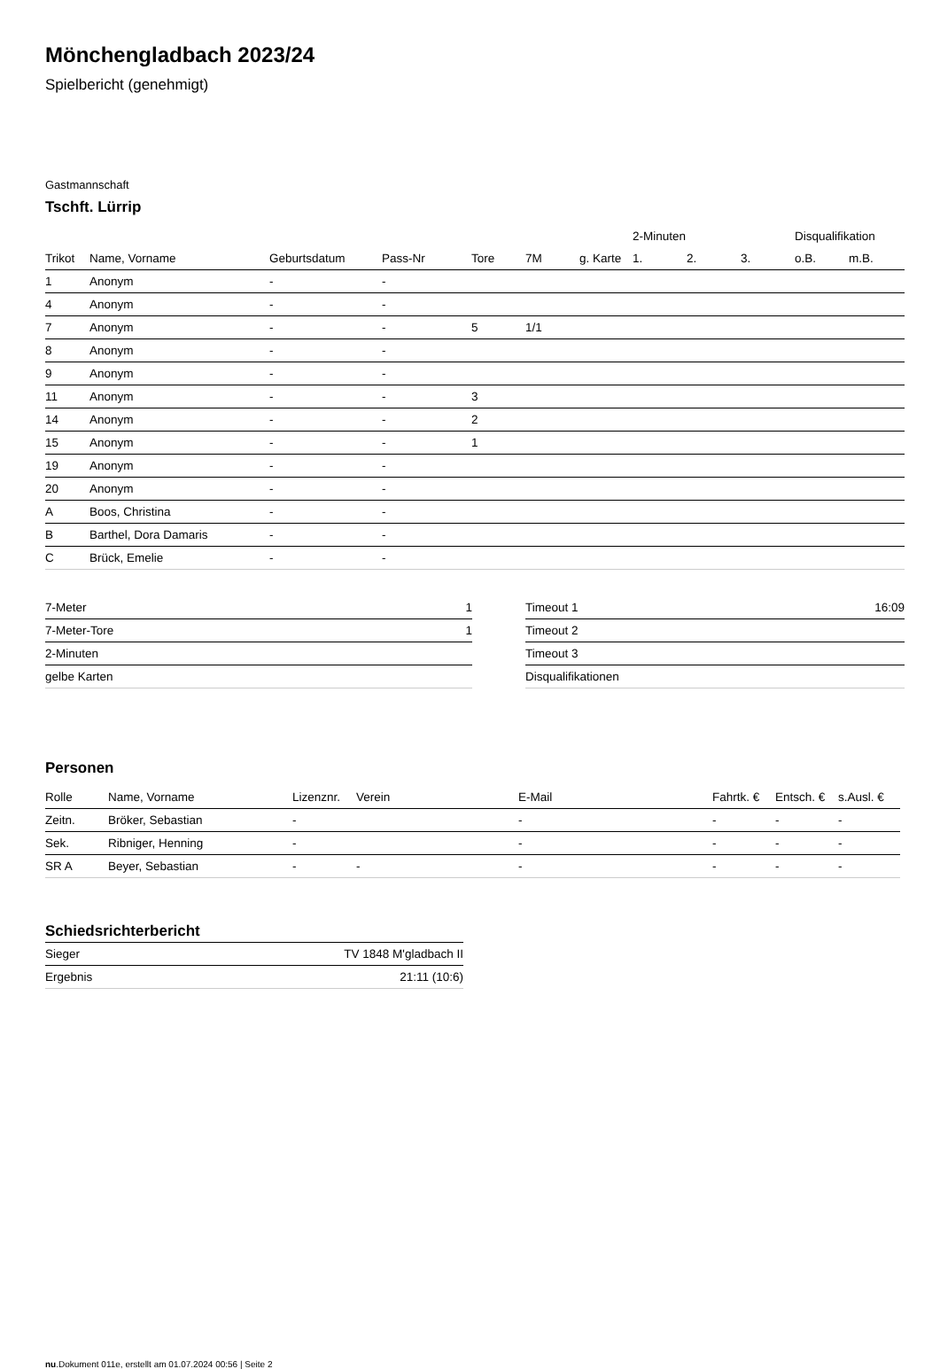Mönchengladbach 2023/24
Spielbericht (genehmigt)
Gastmannschaft
Tschft. Lürrip
| | | | | | | | 2-Minuten | | | Disqualifikation | |
| --- | --- | --- | --- | --- | --- | --- | --- | --- | --- | --- | --- |
| Trikot | Name, Vorname | Geburtsdatum | Pass-Nr | Tore | 7M | g. Karte | 1. | 2. | 3. | o.B. | m.B. |
| 1 | Anonym | - | - | | | | | | | | |
| 4 | Anonym | - | - | | | | | | | | |
| 7 | Anonym | - | - | 5 | 1/1 | | | | | | |
| 8 | Anonym | - | - | | | | | | | | |
| 9 | Anonym | - | - | | | | | | | | |
| 11 | Anonym | - | - | 3 | | | | | | | |
| 14 | Anonym | - | - | 2 | | | | | | | |
| 15 | Anonym | - | - | 1 | | | | | | | |
| 19 | Anonym | - | - | | | | | | | | |
| 20 | Anonym | - | - | | | | | | | | |
| A | Boos, Christina | - | - | | | | | | | | |
| B | Barthel, Dora Damaris | - | - | | | | | | | | |
| C | Brück, Emelie | - | - | | | | | | | | |
| 7-Meter | 1 |
| 7-Meter-Tore | 1 |
| 2-Minuten | |
| gelbe Karten | |
| Timeout 1 | 16:09 |
| Timeout 2 | |
| Timeout 3 | |
| Disqualifikationen | |
Personen
| Rolle | Name, Vorname | Lizenznr. | Verein | E-Mail | Fahrtk. € | Entsch. € | s.Ausl. € |
| --- | --- | --- | --- | --- | --- | --- | --- |
| Zeitn. | Bröker, Sebastian | - | | - | - | - | - |
| Sek. | Ribniger, Henning | - | | - | - | - | - |
| SR A | Beyer, Sebastian | - | - | - | - | - | - |
Schiedsrichterbericht
| Sieger | TV 1848 M'gladbach II |
| Ergebnis | 21:11 (10:6) |
nu.Dokument 011e, erstellt am 01.07.2024 00:56 | Seite 2